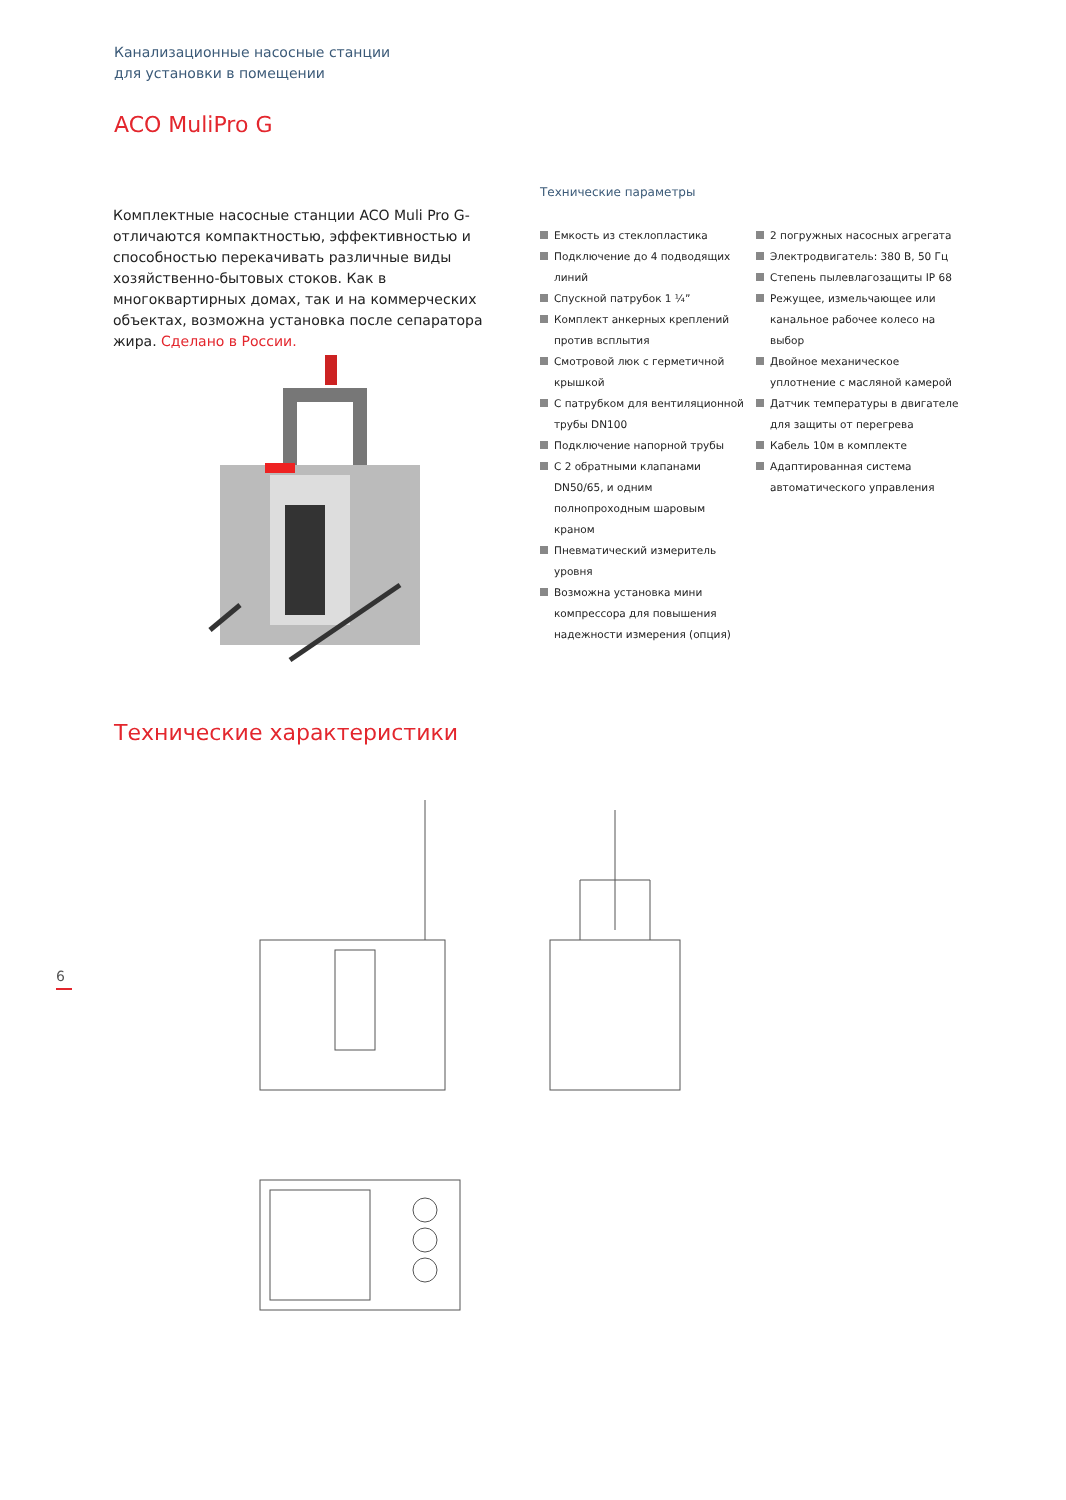Канализационные насосные станции
для установки в помещении
ACO MuliPro G
Комплектные насосные станции ACO Muli Pro G- отличаются компактностью, эффективностью и способностью перекачивать различные виды хозяйственно-бытовых стоков. Как в многоквартирных домах, так и на коммерческих объектах, возможна установка после сепаратора жира. Сделано в России.
Технические параметры
Емкость из стеклопластика
Подключение до 4 подводящих линий
Спускной патрубок 1 ¼”
Комплект анкерных креплений против всплытия
Смотровой люк с герметичной крышкой
С патрубком для вентиляционной трубы DN100
Подключение напорной трубы
С 2 обратными клапанами DN50/65, и одним полнопроходным шаровым краном
Пневматический измеритель уровня
Возможна установка мини компрессора для повышения надежности измерения (опция)
2 погружных насосных агрегата
Электродвигатель: 380 В, 50 Гц
Степень пылевлагозащиты IP 68
Режущее, измельчающее или канальное рабочее колесо на выбор
Двойное механическое уплотнение с масляной камерой
Датчик температуры в двигателе для защиты от перегрева
Кабель 10м в комплекте
Адаптированная система автоматического управления
Технические характеристики
6